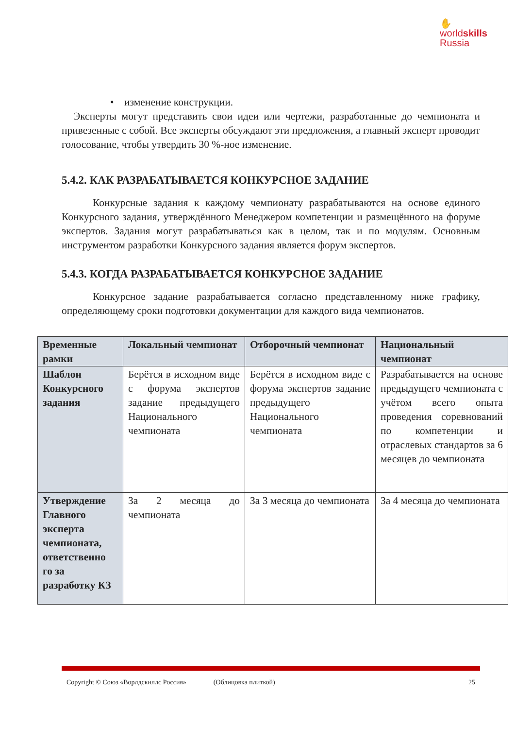✋
worldskills
Russia
• изменение конструкции.
Эксперты могут представить свои идеи или чертежи, разработанные до чемпионата и привезенные с собой. Все эксперты обсуждают эти предложения, а главный эксперт проводит голосование, чтобы утвердить 30 %-ное изменение.
5.4.2. КАК РАЗРАБАТЫВАЕТСЯ КОНКУРСНОЕ ЗАДАНИЕ
Конкурсные задания к каждому чемпионату разрабатываются на основе единого Конкурсного задания, утверждённого Менеджером компетенции и размещённого на форуме экспертов. Задания могут разрабатываться как в целом, так и по модулям. Основным инструментом разработки Конкурсного задания является форум экспертов.
5.4.3. КОГДА РАЗРАБАТЫВАЕТСЯ КОНКУРСНОЕ ЗАДАНИЕ
Конкурсное задание разрабатывается согласно представленному ниже графику, определяющему сроки подготовки документации для каждого вида чемпионатов.
| Временные рамки | Локальный чемпионат | Отборочный чемпионат | Национальный чемпионат |
| --- | --- | --- | --- |
| Шаблон Конкурсного задания | Берётся в исходном виде с форума экспертов задание предыдущего Национального чемпионата | Берётся в исходном виде с форума экспертов задание предыдущего Национального чемпионата | Разрабатывается на основе предыдущего чемпионата с учётом всего опыта проведения соревнований по компетенции и отраслевых стандартов за 6 месяцев до чемпионата |
| Утверждение Главного эксперта чемпионата, ответственно го за разработку КЗ | За 2 месяца до чемпионата | За 3 месяца до чемпионата | За 4 месяца до чемпионата |
Copyright © Союз «Ворлдскиллс Россия» (Облицовка плиткой) 25